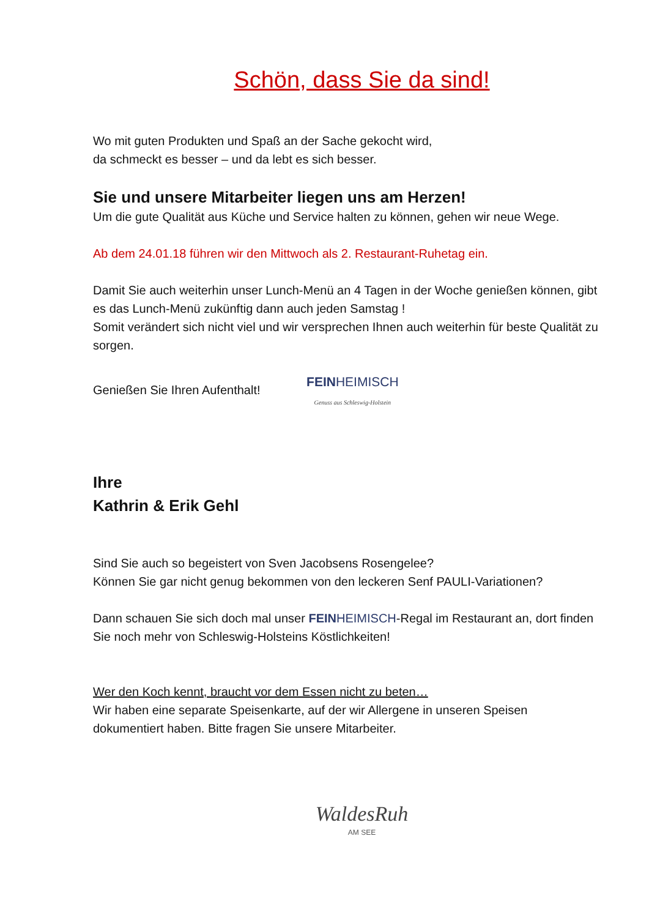Schön, dass Sie da sind!
Wo mit guten Produkten und Spaß an der Sache gekocht wird,
da schmeckt es besser – und da lebt es sich besser.
Sie und unsere Mitarbeiter liegen uns am Herzen!
Um die gute Qualität aus Küche und Service halten zu können, gehen wir neue Wege.
Ab dem 24.01.18 führen wir den Mittwoch als 2. Restaurant-Ruhetag ein.
Damit Sie auch weiterhin unser Lunch-Menü an 4 Tagen in der Woche genießen können, gibt es das Lunch-Menü zukünftig dann auch jeden Samstag !
Somit verändert sich nicht viel und wir versprechen Ihnen auch weiterhin für beste Qualität zu sorgen.
Genießen Sie Ihren Aufenthalt! FEINHEIMISCH
Genuss aus Schleswig-Holstein
Ihre
Kathrin & Erik Gehl
Sind Sie auch so begeistert von Sven Jacobsens Rosengelee?
Können Sie gar nicht genug bekommen von den leckeren Senf PAULI-Variationen?
Dann schauen Sie sich doch mal unser FEINHEIMISCH-Regal im Restaurant an, dort finden Sie noch mehr von Schleswig-Holsteins Köstlichkeiten!
Wer den Koch kennt, braucht vor dem Essen nicht zu beten…
Wir haben eine separate Speisenkarte, auf der wir Allergene in unseren Speisen dokumentiert haben. Bitte fragen Sie unsere Mitarbeiter.
WaldesRuh
AM SEE